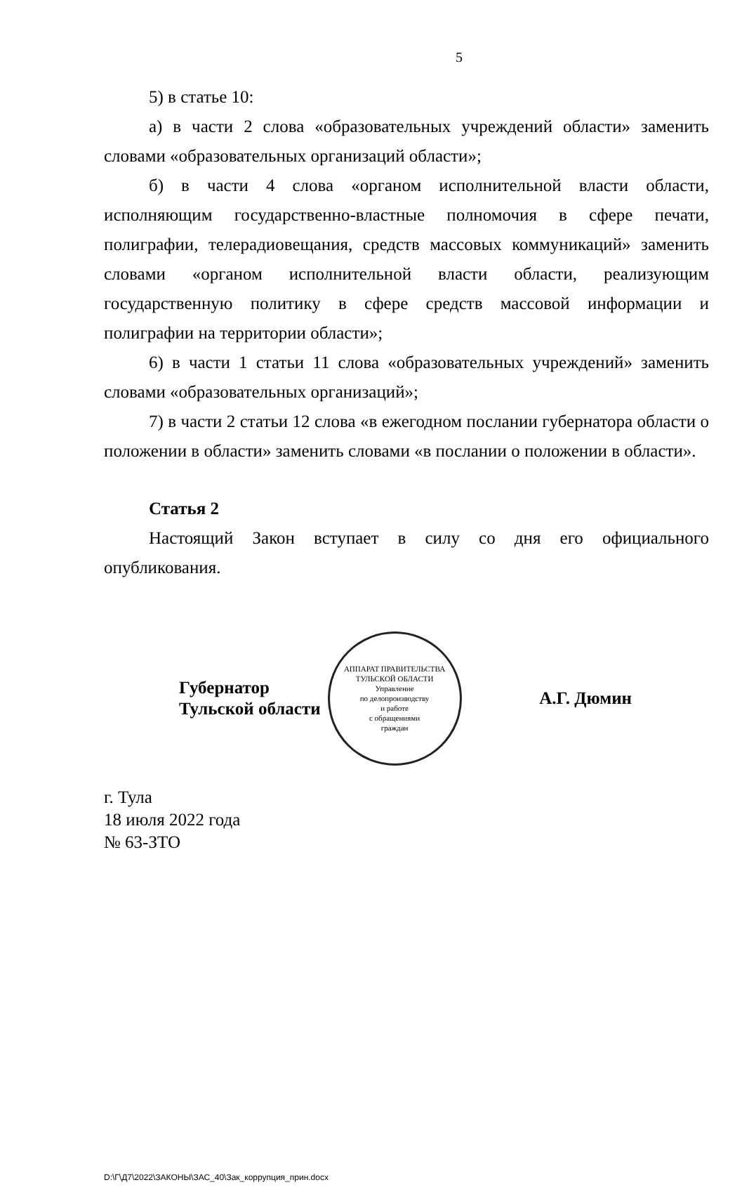5
5) в статье 10:
а) в части 2 слова «образовательных учреждений области» заменить словами «образовательных организаций области»;
б) в части 4 слова «органом исполнительной власти области, исполняющим государственно-властные полномочия в сфере печати, полиграфии, телерадиовещания, средств массовых коммуникаций» заменить словами «органом исполнительной власти области, реализующим государственную политику в сфере средств массовой информации и полиграфии на территории области»;
6) в части 1 статьи 11 слова «образовательных учреждений» заменить словами «образовательных организаций»;
7) в части 2 статьи 12 слова «в ежегодном послании губернатора области о положении в области» заменить словами «в послании о положении в области».
Статья 2
Настоящий Закон вступает в силу со дня его официального опубликования.
Губернатор
Тульской области
АППАРАТ ПРАВИТЕЛЬСТВА ТУЛЬСКОЙ ОБЛАСТИ
Управление
по делопроизводству
и работе
с обращениями
граждан
А.Г. Дюмин
г. Тула
18 июля 2022 года
№ 63-ЗТО
D:\Г\Д7\2022\ЗАКОНЫ\ЗАС_40\Зак_коррупция_прин.docx